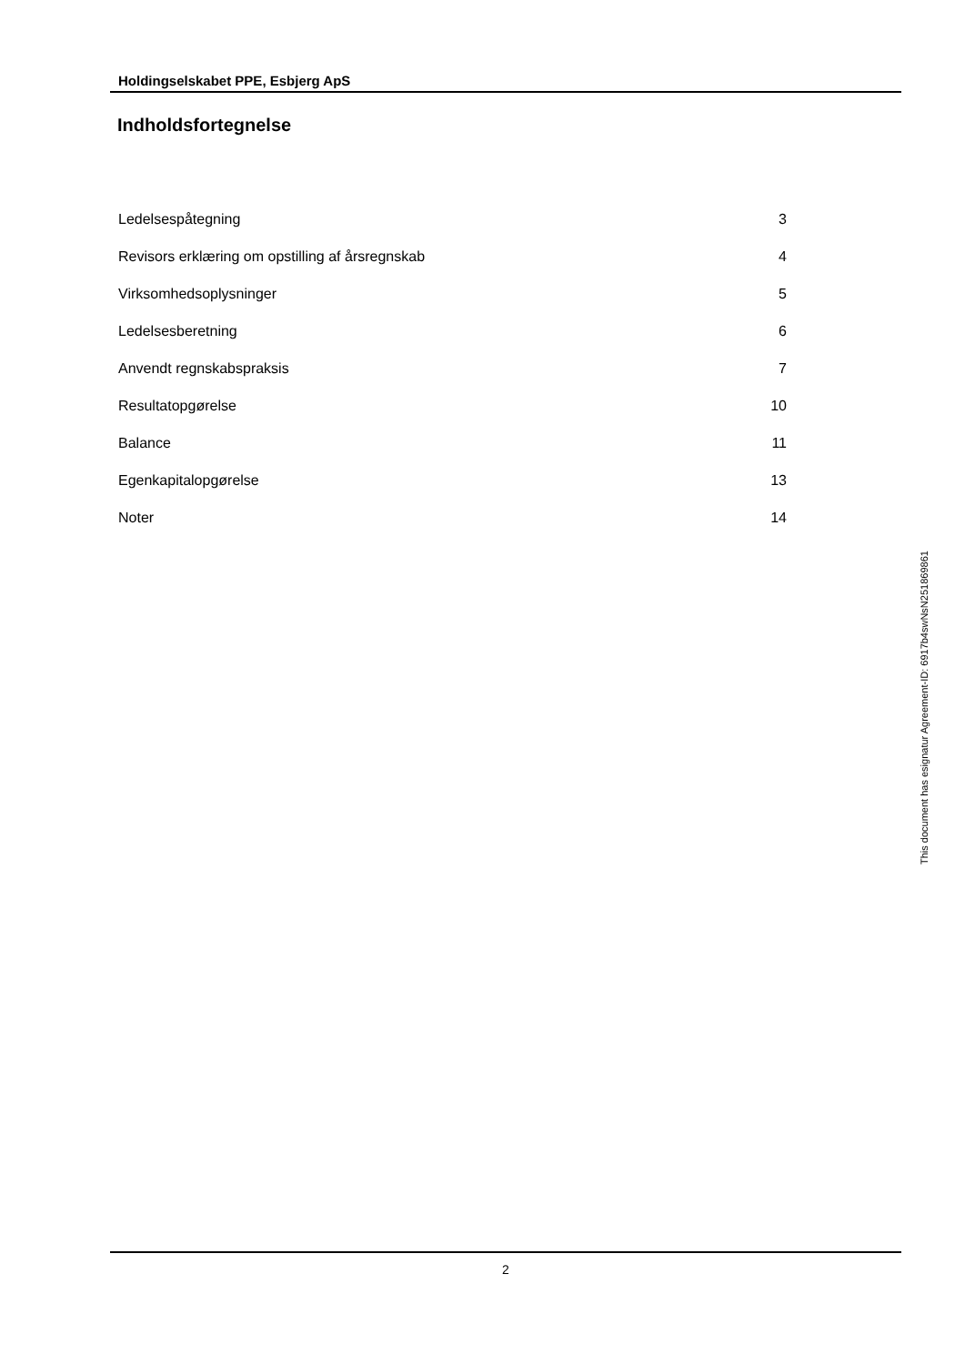Holdingselskabet PPE, Esbjerg ApS
Indholdsfortegnelse
| Ledelsespåtegning | 3 |
| Revisors erklæring om opstilling af årsregnskab | 4 |
| Virksomhedsoplysninger | 5 |
| Ledelsesberetning | 6 |
| Anvendt regnskabspraksis | 7 |
| Resultatopgørelse | 10 |
| Balance | 11 |
| Egenkapitalopgørelse | 13 |
| Noter | 14 |
This document has esignatur Agreement-ID: 6917b4swNsN251869861
2